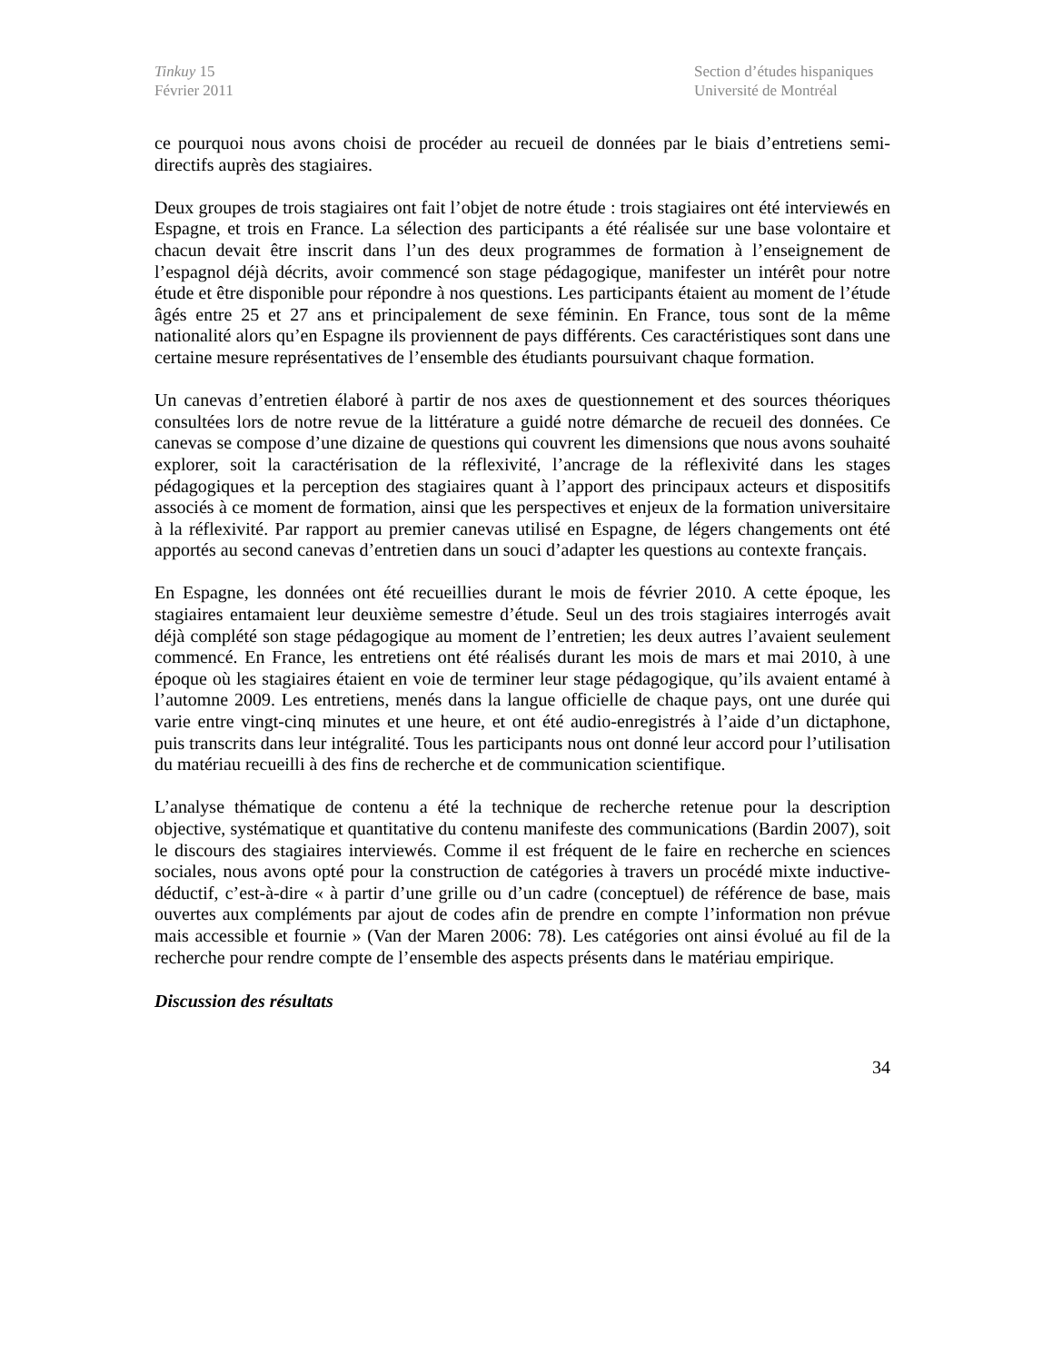Tinkuy 15
Février 2011
Section d’études hispaniques
Université de Montréal
ce pourquoi nous avons choisi de procéder au recueil de données par le biais d’entretiens semi-directifs auprès des stagiaires.
Deux groupes de trois stagiaires ont fait l’objet de notre étude : trois stagiaires ont été interviewés en Espagne, et trois en France. La sélection des participants a été réalisée sur une base volontaire et chacun devait être inscrit dans l’un des deux programmes de formation à l’enseignement de l’espagnol déjà décrits, avoir commencé son stage pédagogique, manifester un intérêt pour notre étude et être disponible pour répondre à nos questions. Les participants étaient au moment de l’étude âgés entre 25 et 27 ans et principalement de sexe féminin. En France, tous sont de la même nationalité alors qu’en Espagne ils proviennent de pays différents. Ces caractéristiques sont dans une certaine mesure représentatives de l’ensemble des étudiants poursuivant chaque formation.
Un canevas d’entretien élaboré à partir de nos axes de questionnement et des sources théoriques consultées lors de notre revue de la littérature a guidé notre démarche de recueil des données. Ce canevas se compose d’une dizaine de questions qui couvrent les dimensions que nous avons souhaité explorer, soit la caractérisation de la réflexivité, l’ancrage de la réflexivité dans les stages pédagogiques et la perception des stagiaires quant à l’apport des principaux acteurs et dispositifs associés à ce moment de formation, ainsi que les perspectives et enjeux de la formation universitaire à la réflexivité. Par rapport au premier canevas utilisé en Espagne, de légers changements ont été apportés au second canevas d’entretien dans un souci d’adapter les questions au contexte français.
En Espagne, les données ont été recueillies durant le mois de février 2010. A cette époque, les stagiaires entamaient leur deuxième semestre d’étude. Seul un des trois stagiaires interrogés avait déjà complété son stage pédagogique au moment de l’entretien; les deux autres l’avaient seulement commencé. En France, les entretiens ont été réalisés durant les mois de mars et mai 2010, à une époque où les stagiaires étaient en voie de terminer leur stage pédagogique, qu’ils avaient entamé à l’automne 2009. Les entretiens, menés dans la langue officielle de chaque pays, ont une durée qui varie entre vingt-cinq minutes et une heure, et ont été audio-enregistrés à l’aide d’un dictaphone, puis transcrits dans leur intégralité. Tous les participants nous ont donné leur accord pour l’utilisation du matériau recueilli à des fins de recherche et de communication scientifique.
L’analyse thématique de contenu a été la technique de recherche retenue pour la description objective, systématique et quantitative du contenu manifeste des communications (Bardin 2007), soit le discours des stagiaires interviewés. Comme il est fréquent de le faire en recherche en sciences sociales, nous avons opté pour la construction de catégories à travers un procédé mixte inductive-déductif, c’est-à-dire « à partir d’une grille ou d’un cadre (conceptuel) de référence de base, mais ouvertes aux compléments par ajout de codes afin de prendre en compte l’information non prévue mais accessible et fournie » (Van der Maren 2006: 78). Les catégories ont ainsi évolué au fil de la recherche pour rendre compte de l’ensemble des aspects présents dans le matériau empirique.
Discussion des résultats
34